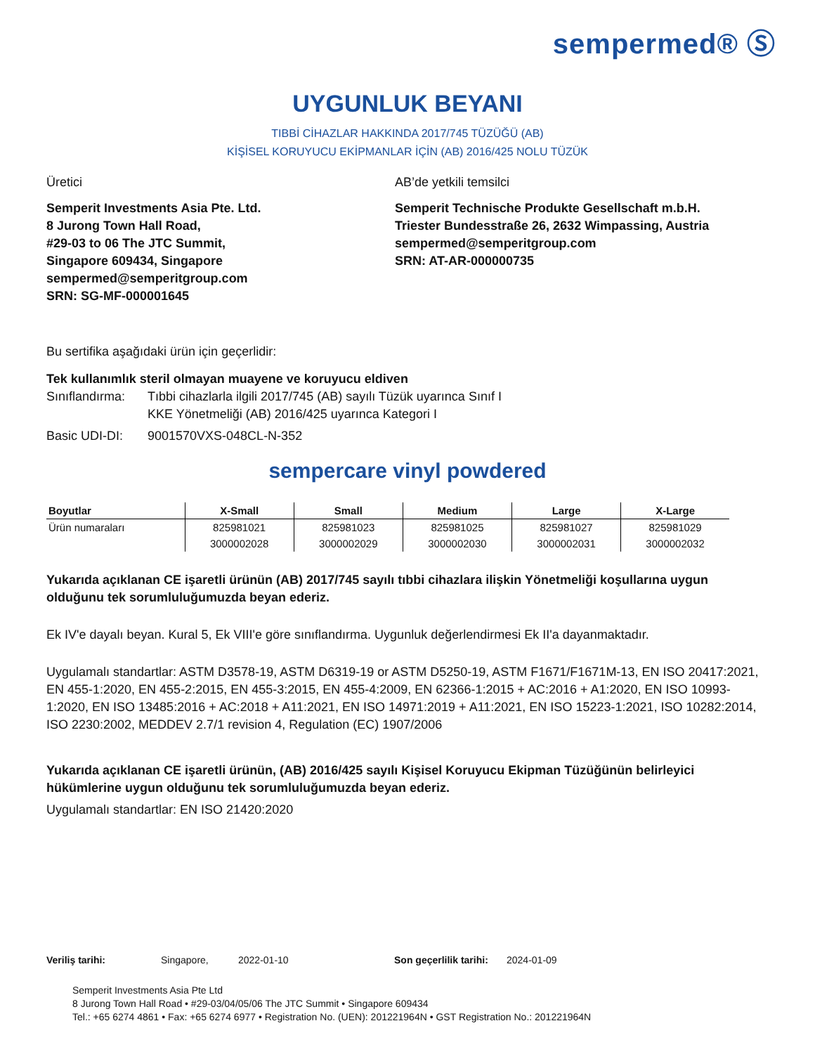sempermed® Ⓢ
UYGUNLUK BEYANI
TIBBİ CİHAZLAR HAKKINDA 2017/745 TÜZÜĞÜ (AB)
KİŞİSEL KORUYUCU EKİPMANLAR İÇİN (AB) 2016/425 NOLU TÜZÜK
Üretici
Semperit Investments Asia Pte. Ltd.
8 Jurong Town Hall Road,
#29-03 to 06 The JTC Summit,
Singapore 609434, Singapore
sempermed@semperitgroup.com
SRN: SG-MF-000001645
AB’de yetkili temsilci
Semperit Technische Produkte Gesellschaft m.b.H.
Triester Bundesstraße 26, 2632 Wimpassing, Austria
sempermed@semperitgroup.com
SRN: AT-AR-000000735
Bu sertifika aşağıdaki ürün için geçerlidir:
Tek kullanımlık steril olmayan muayene ve koruyucu eldiven
Sınıflandırma: Tıbbi cihazlarla ilgili 2017/745 (AB) sayılı Tüzük uyarınca Sınıf I
KKE Yönetmeliği (AB) 2016/425 uyarınca Kategori I
Basic UDI-DI: 9001570VXS-048CL-N-352
sempercare vinyl powdered
| Boyutlar | X-Small | Small | Medium | Large | X-Large |
| --- | --- | --- | --- | --- | --- |
| Ürün numaraları | 825981021 | 825981023 | 825981025 | 825981027 | 825981029 |
| | 3000002028 | 3000002029 | 3000002030 | 3000002031 | 3000002032 |
Yukarıda açıklanan CE işaretli ürünün (AB) 2017/745 sayılı tıbbi cihazlara ilişkin Yönetmeliği koşullarına uygun olduğunu tek sorumluluğumuzda beyan ederiz.
Ek IV'e dayalı beyan. Kural 5, Ek VIII'e göre sınıflandırma. Uygunluk değerlendirmesi Ek II'a dayanmaktadır.
Uygulamalı standartlar: ASTM D3578-19, ASTM D6319-19 or ASTM D5250-19, ASTM F1671/F1671M-13, EN ISO 20417:2021, EN 455-1:2020, EN 455-2:2015, EN 455-3:2015, EN 455-4:2009, EN 62366-1:2015 + AC:2016 + A1:2020, EN ISO 10993-1:2020, EN ISO 13485:2016 + AC:2018 + A11:2021, EN ISO 14971:2019 + A11:2021, EN ISO 15223-1:2021, ISO 10282:2014, ISO 2230:2002, MEDDEV 2.7/1 revision 4, Regulation (EC) 1907/2006
Yukarıda açıklanan CE işaretli ürünün, (AB) 2016/425 sayılı Kişisel Koruyucu Ekipman Tüzüğünün belirleyici hükümlerine uygun olduğunu tek sorumluluğumuzda beyan ederiz.
Uygulamalı standartlar: EN ISO 21420:2020
Veriliş tarihi: Singapore, 2022-01-10 Son geçerlilik tarihi: 2024-01-09
Semperit Investments Asia Pte Ltd
8 Jurong Town Hall Road • #29-03/04/05/06 The JTC Summit • Singapore 609434
Tel.: +65 6274 4861 • Fax: +65 6274 6977 • Registration No. (UEN): 201221964N • GST Registration No.: 201221964N